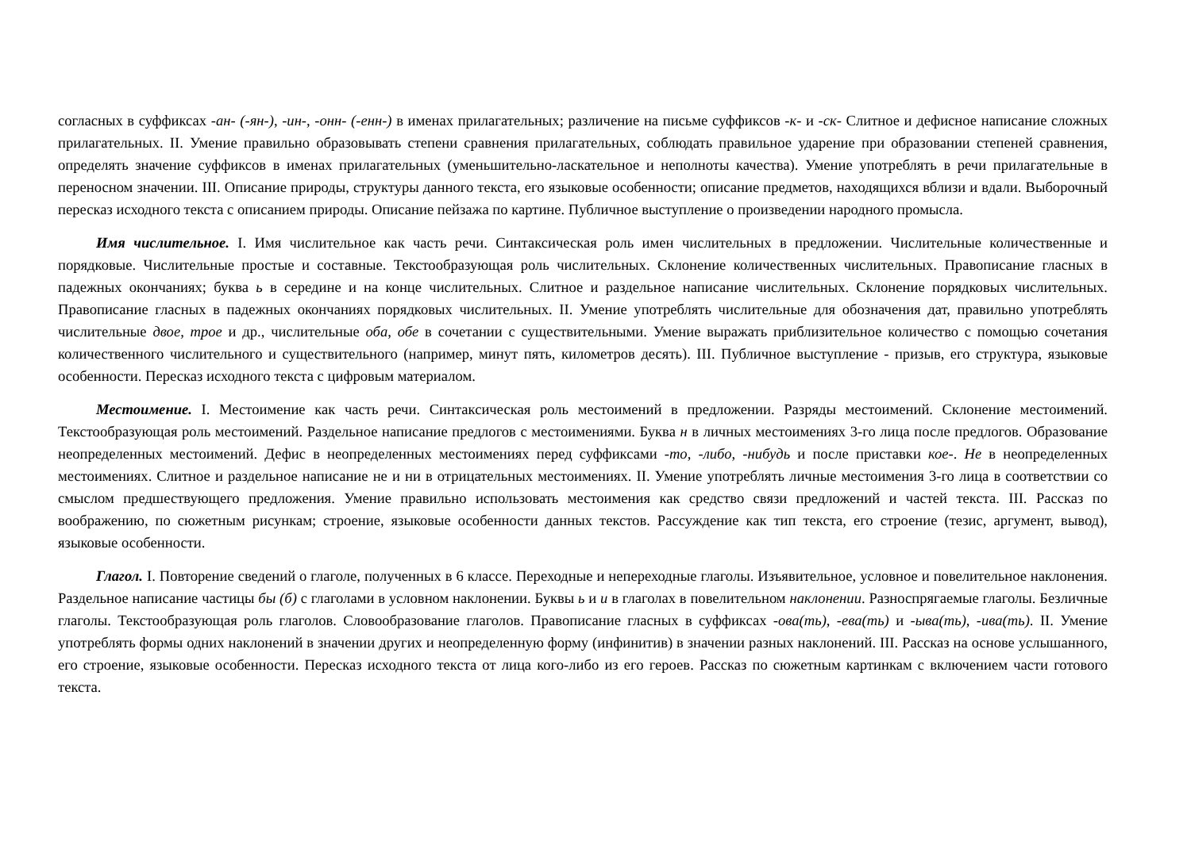согласных в суффиксах -ан- (-ян-), -ин-, -онн- (-енн-) в именах прилагательных; различение на письме суффиксов -к- и -ск- Слитное и дефисное написание сложных прилагательных. II. Умение правильно образовывать степени сравнения прилагательных, соблюдать правильное ударение при образовании степеней сравнения, определять значение суффиксов в именах прилагательных (уменьшительно-ласкательное и неполноты качества). Умение употреблять в речи прилагательные в переносном значении. III. Описание природы, структуры данного текста, его языковые особенности; описание предметов, находящихся вблизи и вдали. Выборочный пересказ исходного текста с описанием природы. Описание пейзажа по картине. Публичное выступление о произведении народного промысла.
Имя числительное. I. Имя числительное как часть речи. Синтаксическая роль имен числительных в предложении. Числительные количественные и порядковые. Числительные простые и составные. Текстообразующая роль числительных. Склонение количественных числительных. Правописание гласных в падежных окончаниях; буква ь в середине и на конце числительных. Слитное и раздельное написание числительных. Склонение порядковых числительных. Правописание гласных в падежных окончаниях порядковых числительных. II. Умение употреблять числительные для обозначения дат, правильно употреблять числительные двое, трое и др., числительные оба, обе в сочетании с существительными. Умение выражать приблизительное количество с помощью сочетания количественного числительного и существительного (например, минут пять, километров десять). III. Публичное выступление - призыв, его структура, языковые особенности. Пересказ исходного текста с цифровым материалом.
Местоимение. I. Местоимение как часть речи. Синтаксическая роль местоимений в предложении. Разряды местоимений. Склонение местоимений. Текстообразующая роль местоимений. Раздельное написание предлогов с местоимениями. Буква н в личных местоимениях 3-го лица после предлогов. Образование неопределенных местоимений. Дефис в неопределенных местоимениях перед суффиксами -то, -либо, -нибудь и после приставки кое-. Не в неопределенных местоимениях. Слитное и раздельное написание не и ни в отрицательных местоимениях. II. Умение употреблять личные местоимения 3-го лица в соответствии со смыслом предшествующего предложения. Умение правильно использовать местоимения как средство связи предложений и частей текста. III. Рассказ по воображению, по сюжетным рисункам; строение, языковые особенности данных текстов. Рассуждение как тип текста, его строение (тезис, аргумент, вывод), языковые особенности.
Глагол. I. Повторение сведений о глаголе, полученных в 6 классе. Переходные и непереходные глаголы. Изъявительное, условное и повелительное наклонения. Раздельное написание частицы бы (б) с глаголами в условном наклонении. Буквы ь и и в глаголах в повелительном наклонении. Разноспрягаемые глаголы. Безличные глаголы. Текстообразующая роль глаголов. Словообразование глаголов. Правописание гласных в суффиксах -ова(ть), -ева(ть) и -ыва(ть), -ива(ть). II. Умение употреблять формы одних наклонений в значении других и неопределенную форму (инфинитив) в значении разных наклонений. III. Рассказ на основе услышанного, его строение, языковые особенности. Пересказ исходного текста от лица кого-либо из его героев. Рассказ по сюжетным картинкам с включением части готового текста.